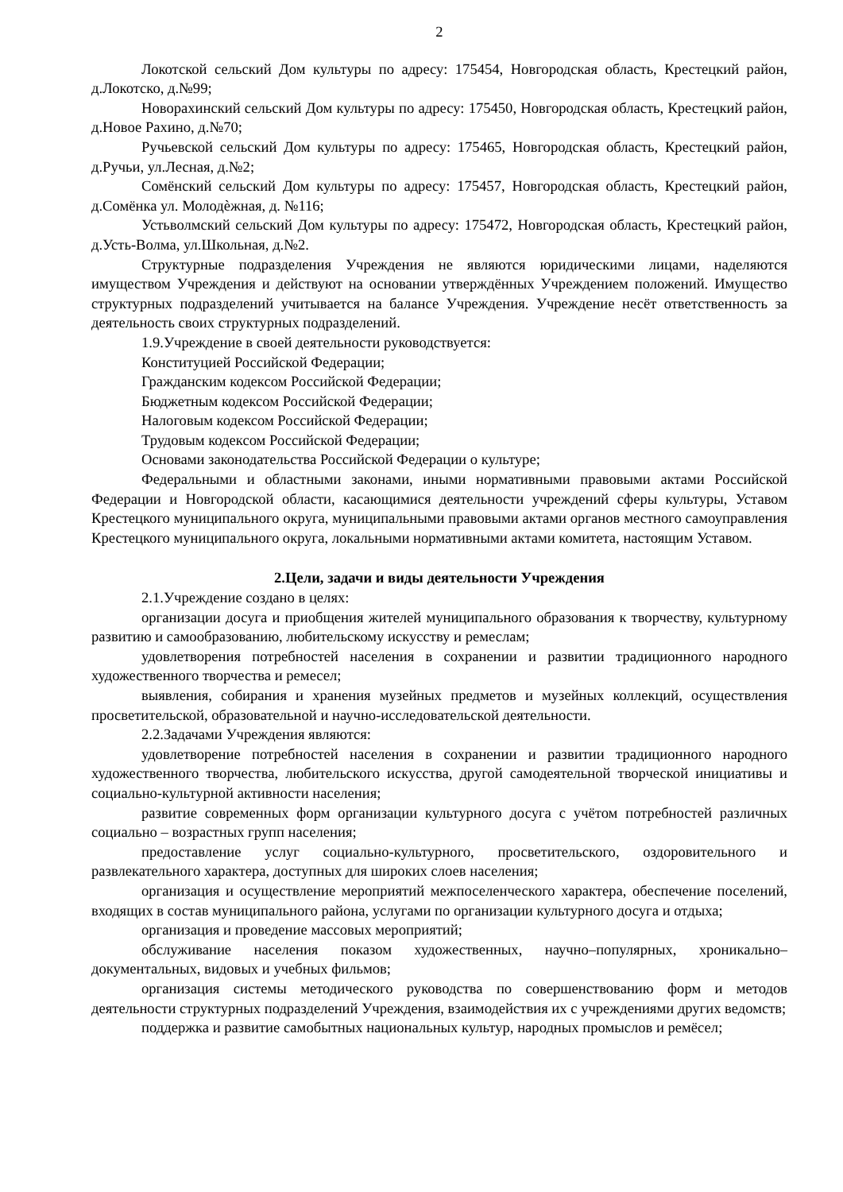2
Локотской сельский Дом культуры по адресу: 175454, Новгородская область, Крестецкий район, д.Локотско, д.№99;
Новорахинский сельский Дом культуры по адресу: 175450, Новгородская область, Крестецкий район, д.Новое Рахино, д.№70;
Ручьевской сельский Дом культуры по адресу: 175465, Новгородская область, Крестецкий район, д.Ручьи, ул.Лесная, д.№2;
Сомёнский сельский Дом культуры по адресу: 175457, Новгородская область, Крестецкий район, д.Сомёнка ул. Молодѐжная, д. №116;
Устьволмский сельский Дом культуры по адресу: 175472, Новгородская область, Крестецкий район, д.Усть-Волма, ул.Школьная, д.№2.
Структурные подразделения Учреждения не являются юридическими лицами, наделяются имуществом Учреждения и действуют на основании утверждённых Учреждением положений. Имущество структурных подразделений учитывается на балансе Учреждения. Учреждение несёт ответственность за деятельность своих структурных подразделений.
1.9.Учреждение в своей деятельности руководствуется:
Конституцией Российской Федерации;
Гражданским кодексом Российской Федерации;
Бюджетным кодексом Российской Федерации;
Налоговым кодексом Российской Федерации;
Трудовым кодексом Российской Федерации;
Основами законодательства Российской Федерации о культуре;
Федеральными и областными законами, иными нормативными правовыми актами Российской Федерации и Новгородской области, касающимися деятельности учреждений сферы культуры, Уставом Крестецкого муниципального округа, муниципальными правовыми актами органов местного самоуправления Крестецкого муниципального округа, локальными нормативными актами комитета, настоящим Уставом.
2.Цели, задачи и виды деятельности Учреждения
2.1.Учреждение создано в целях:
организации досуга и приобщения жителей муниципального образования к творчеству, культурному развитию и самообразованию, любительскому искусству и ремеслам;
удовлетворения потребностей населения в сохранении и развитии традиционного народного художественного творчества и ремесел;
выявления, собирания и хранения музейных предметов и музейных коллекций, осуществления просветительской, образовательной и научно-исследовательской деятельности.
2.2.Задачами Учреждения являются:
удовлетворение потребностей населения в сохранении и развитии традиционного народного художественного творчества, любительского искусства, другой самодеятельной творческой инициативы и социально-культурной активности населения;
развитие современных форм организации культурного досуга с учётом потребностей различных социально – возрастных групп населения;
предоставление услуг социально-культурного, просветительского, оздоровительного и развлекательного характера, доступных для широких слоев населения;
организация и осуществление мероприятий межпоселенческого характера, обеспечение поселений, входящих в состав муниципального района, услугами по организации культурного досуга и отдыха;
организация и проведение массовых мероприятий;
обслуживание населения показом художественных, научно–популярных, хроникально–документальных, видовых и учебных фильмов;
организация системы методического руководства по совершенствованию форм и методов деятельности структурных подразделений Учреждения, взаимодействия их с учреждениями других ведомств;
поддержка и развитие самобытных национальных культур, народных промыслов и ремёсел;